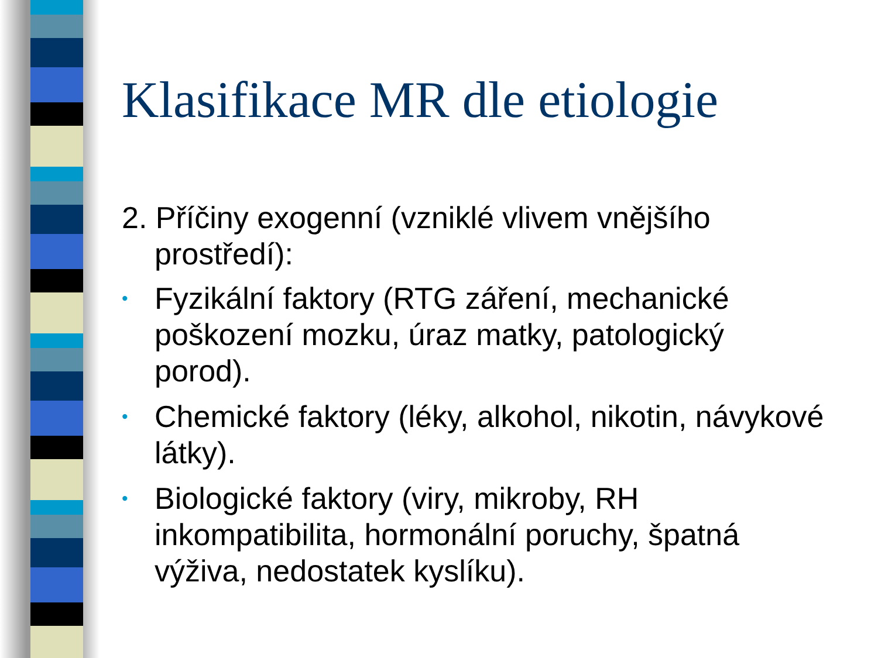Klasifikace MR dle etiologie
2. Příčiny exogenní (vzniklé vlivem vnějšího prostředí):
• Fyzikální faktory (RTG záření, mechanické poškození mozku, úraz matky, patologický porod).
• Chemické faktory (léky, alkohol, nikotin, návykové látky).
• Biologické faktory (viry, mikroby, RH inkompatibilita, hormonální poruchy, špatná výživa, nedostatek kyslíku).